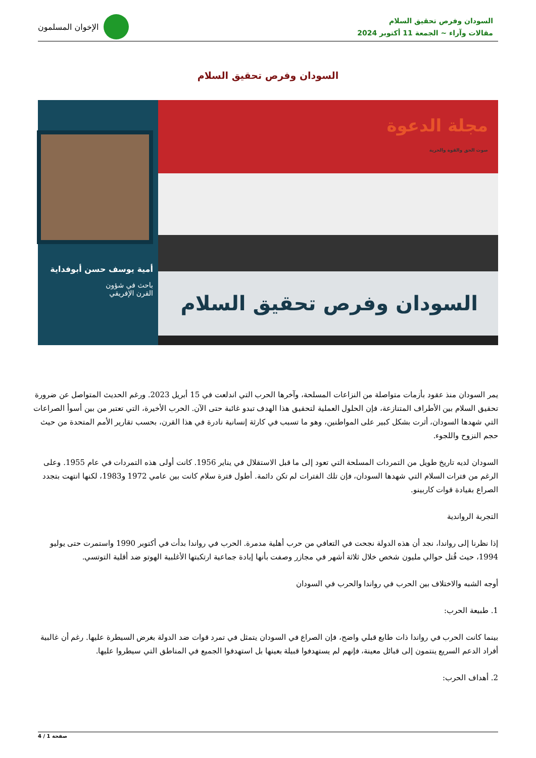السودان وفرص تحقيق السلام
مقالات وآراء ~ الجمعة 11 أكتوبر 2024
الإخوان المسلمون
السودان وفرص تحقيق السلام
أمية يوسف حسن أبوفداية
باحث في شؤون
القرن الإفريقي
مجلة الدعوة
صوت الحق والقوة والحرية
السودان وفرص تحقيق السلام
يمر السودان منذ عقود بأزمات متواصلة من النزاعات المسلحة، وآخرها الحرب التي اندلعت في 15 أبريل 2023. ورغم الحديث المتواصل عن ضرورة تحقيق السلام بين الأطراف المتنازعة، فإن الحلول العملية لتحقيق هذا الهدف تبدو غائبة حتى الآن. الحرب الأخيرة، التي تعتبر من بين أسوأ الصراعات التي شهدها السودان، أثرت بشكل كبير على المواطنين، وهو ما تسبب في كارثة إنسانية نادرة في هذا القرن، بحسب تقارير الأمم المتحدة من حيث حجم النزوح واللجوء.
السودان لديه تاريخ طويل من التمردات المسلحة التي تعود إلى ما قبل الاستقلال في يناير 1956. كانت أولى هذه التمردات في عام 1955. وعلى الرغم من فترات السلام التي شهدها السودان، فإن تلك الفترات لم تكن دائمة. أطول فترة سلام كانت بين عامي 1972 و1983، لكنها انتهت بتجدد الصراع بقيادة قوات كاربينو.
التجربة الرواندية
إذا نظرنا إلى رواندا، نجد أن هذه الدولة نجحت في التعافي من حرب أهلية مدمرة. الحرب في رواندا بدأت في أكتوبر 1990 واستمرت حتى يوليو 1994، حيث قُتل حوالي مليون شخص خلال ثلاثة أشهر في مجازر وصفت بأنها إبادة جماعية ارتكبتها الأغلبية الهوتو ضد أقلية التوتسي.
أوجه الشبه والاختلاف بين الحرب في رواندا والحرب في السودان
1. طبيعة الحرب:
بينما كانت الحرب في رواندا ذات طابع قبلي واضح، فإن الصراع في السودان يتمثل في تمرد قوات ضد الدولة بغرض السيطرة عليها. رغم أن غالبية أفراد الدعم السريع ينتمون إلى قبائل معينة، فإنهم لم يستهدفوا قبيلة بعينها بل استهدفوا الجميع في المناطق التي سيطروا عليها.
2. أهداف الحرب:
صفحة 1 / 4